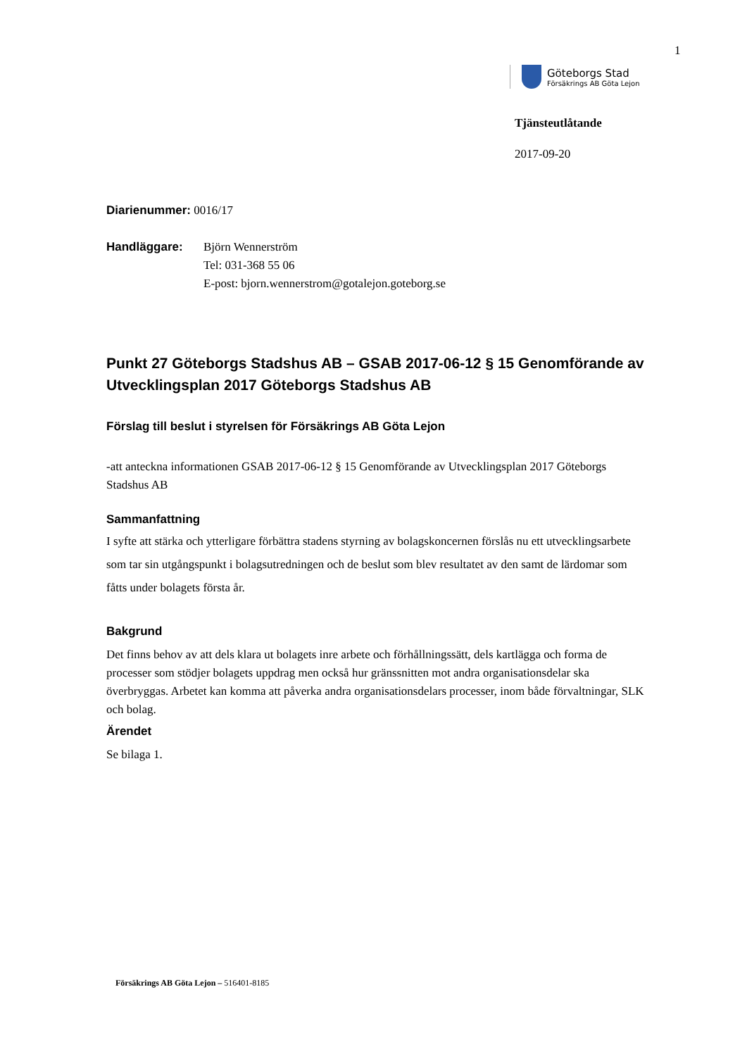1
Göteborgs Stad
Försäkrings AB Göta Lejon
Tjänsteutlåtande
2017-09-20
Diarienummer: 0016/17
Handläggare: Björn Wennerström
Tel: 031-368 55 06
E-post: bjorn.wennerstrom@gotalejon.goteborg.se
Punkt 27 Göteborgs Stadshus AB – GSAB 2017-06-12 § 15 Genomförande av Utvecklingsplan 2017 Göteborgs Stadshus AB
Förslag till beslut i styrelsen för Försäkrings AB Göta Lejon
-att anteckna informationen GSAB 2017-06-12 § 15 Genomförande av Utvecklingsplan 2017 Göteborgs Stadshus AB
Sammanfattning
I syfte att stärka och ytterligare förbättra stadens styrning av bolagskoncernen förslås nu ett utvecklingsarbete som tar sin utgångspunkt i bolagsutredningen och de beslut som blev resultatet av den samt de lärdomar som fåtts under bolagets första år.
Bakgrund
Det finns behov av att dels klara ut bolagets inre arbete och förhållningssätt, dels kartlägga och forma de processer som stödjer bolagets uppdrag men också hur gränssnitten mot andra organisationsdelar ska överbryggas. Arbetet kan komma att påverka andra organisationsdelars processer, inom både förvaltningar, SLK och bolag.
Ärendet
Se bilaga 1.
Försäkrings AB Göta Lejon – 516401-8185